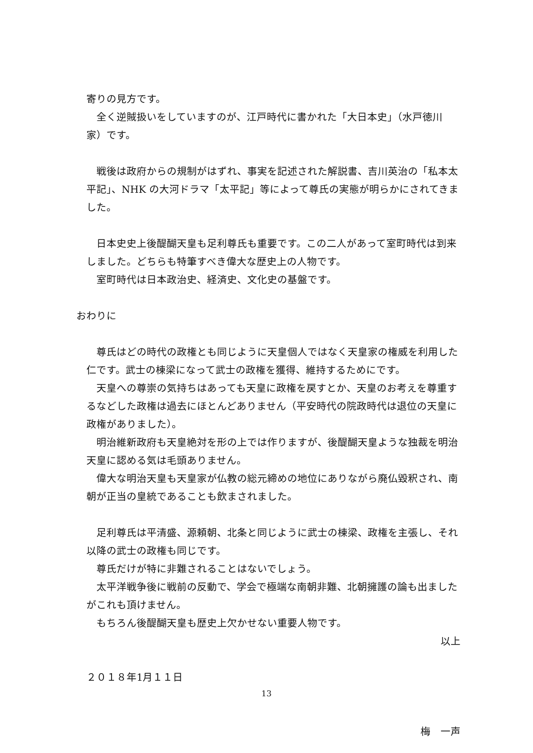寄りの見方です。
　全く逆賊扱いをしていますのが、江戸時代に書かれた「大日本史」（水戸徳川家）です。
　戦後は政府からの規制がはずれ、事実を記述された解説書、吉川英治の「私本太平記」、NHK の大河ドラマ「太平記」等によって尊氏の実態が明らかにされてきました。
　日本史史上後醍醐天皇も足利尊氏も重要です。この二人があって室町時代は到来しました。どちらも特筆すべき偉大な歴史上の人物です。
　室町時代は日本政治史、経済史、文化史の基盤です。
おわりに
　尊氏はどの時代の政権とも同じように天皇個人ではなく天皇家の権威を利用した仁です。武士の棟梁になって武士の政権を獲得、維持するためにです。
　天皇への尊崇の気持ちはあっても天皇に政権を戻すとか、天皇のお考えを尊重するなどした政権は過去にほとんどありません（平安時代の院政時代は退位の天皇に政権がありました）。
　明治維新政府も天皇絶対を形の上では作りますが、後醍醐天皇ような独裁を明治天皇に認める気は毛頭ありません。
　偉大な明治天皇も天皇家が仏教の総元締めの地位にありながら廃仏毀釈され、南朝が正当の皇統であることも飲まされました。
　足利尊氏は平清盛、源頼朝、北条と同じように武士の棟梁、政権を主張し、それ以降の武士の政権も同じです。
　尊氏だけが特に非難されることはないでしょう。
　太平洋戦争後に戦前の反動で、学会で極端な南朝非難、北朝擁護の論も出ましたがこれも頂けません。
　もちろん後醍醐天皇も歴史上欠かせない重要人物です。
以上
２０１８年1月１１日
梅　一声
13